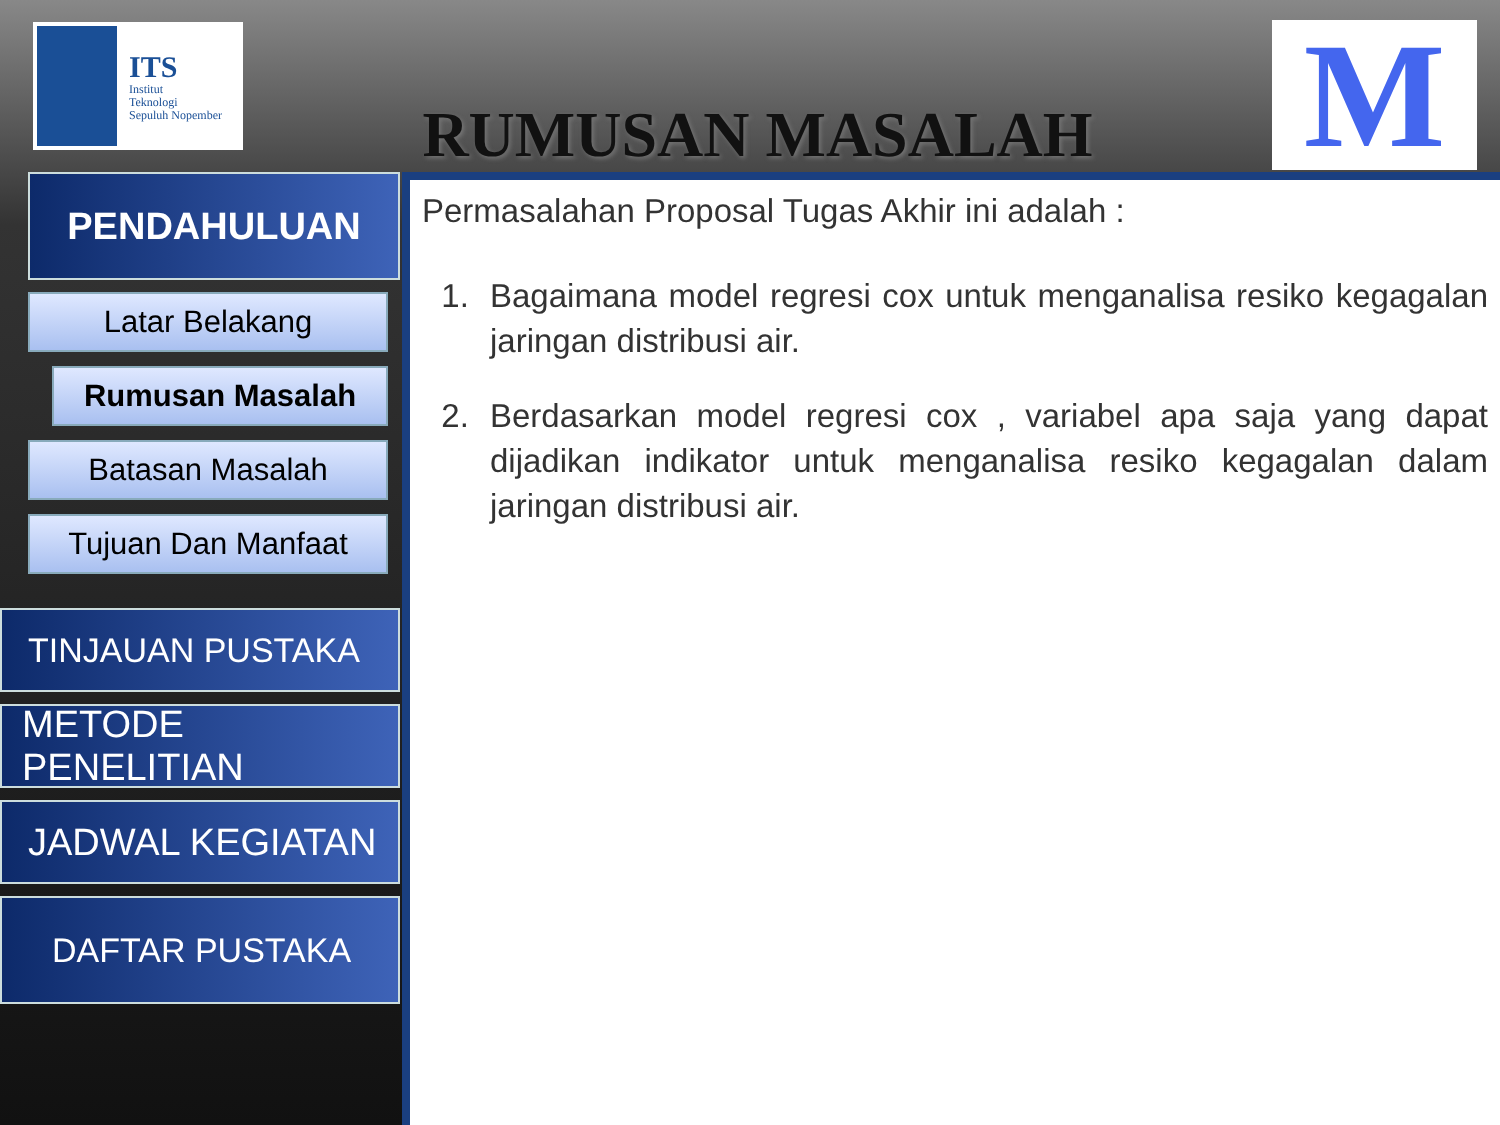ITS
Institut
Teknologi
Sepuluh Nopember
RUMUSAN MASALAH
M
PENDAHULUAN
Latar Belakang
Rumusan Masalah
Batasan Masalah
Tujuan Dan Manfaat
TINJAUAN PUSTAKA
METODE PENELITIAN
JADWAL KEGIATAN
DAFTAR PUSTAKA
Permasalahan Proposal Tugas Akhir ini adalah :
1. Bagaimana model regresi cox untuk menganalisa resiko kegagalan jaringan distribusi air.
2. Berdasarkan model regresi cox , variabel apa saja yang dapat dijadikan indikator untuk menganalisa resiko kegagalan dalam jaringan distribusi air.